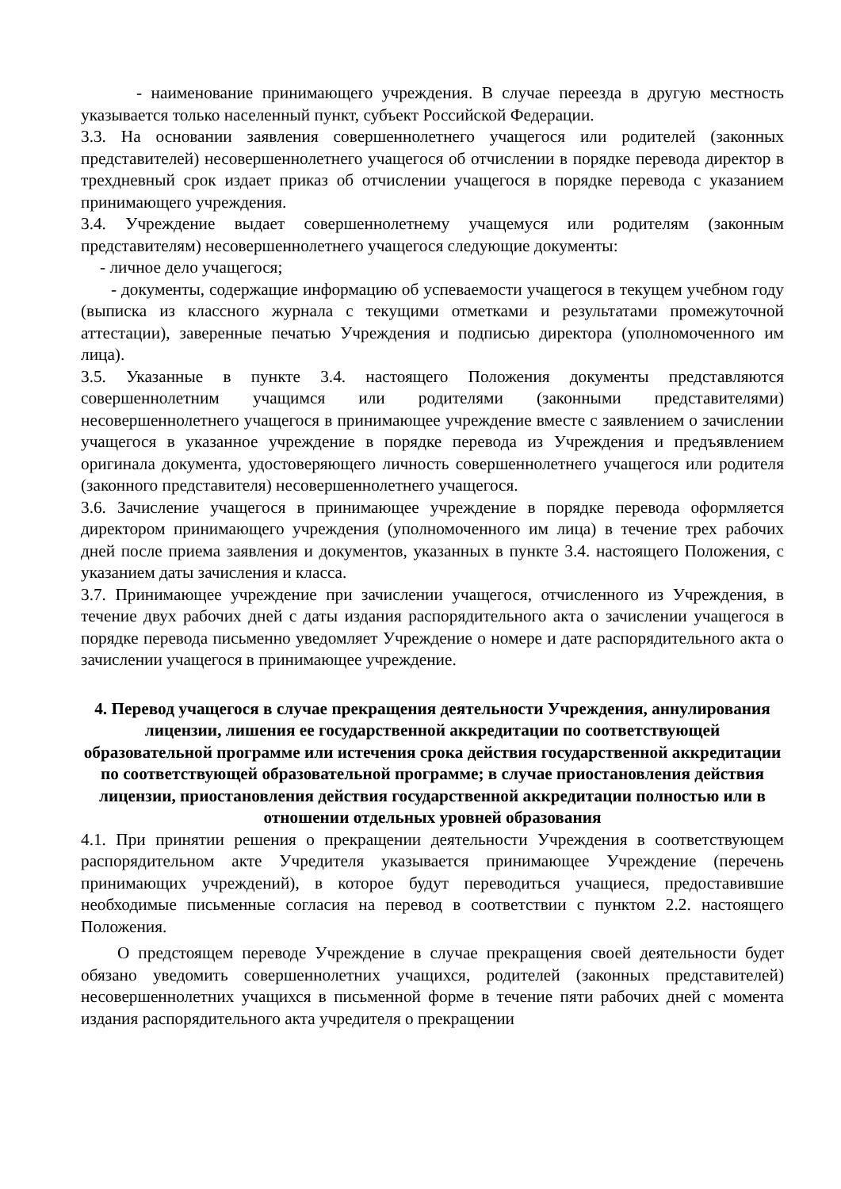- наименование принимающего учреждения. В случае переезда в другую местность указывается только населенный пункт, субъект Российской Федерации.
3.3. На основании заявления совершеннолетнего учащегося или родителей (законных представителей) несовершеннолетнего учащегося об отчислении в порядке перевода директор в трехдневный срок издает приказ об отчислении учащегося в порядке перевода с указанием принимающего учреждения.
3.4. Учреждение выдает совершеннолетнему учащемуся или родителям (законным представителям) несовершеннолетнего учащегося следующие документы:
- личное дело учащегося;
- документы, содержащие информацию об успеваемости учащегося в текущем учебном году (выписка из классного журнала с текущими отметками и результатами промежуточной аттестации), заверенные печатью Учреждения и подписью директора (уполномоченного им лица).
3.5. Указанные в пункте 3.4. настоящего Положения документы представляются совершеннолетним учащимся или родителями (законными представителями) несовершеннолетнего учащегося в принимающее учреждение вместе с заявлением о зачислении учащегося в указанное учреждение в порядке перевода из Учреждения и предъявлением оригинала документа, удостоверяющего личность совершеннолетнего учащегося или родителя (законного представителя) несовершеннолетнего учащегося.
3.6. Зачисление учащегося в принимающее учреждение в порядке перевода оформляется директором принимающего учреждения (уполномоченного им лица) в течение трех рабочих дней после приема заявления и документов, указанных в пункте 3.4. настоящего Положения, с указанием даты зачисления и класса.
3.7. Принимающее учреждение при зачислении учащегося, отчисленного из Учреждения, в течение двух рабочих дней с даты издания распорядительного акта о зачислении учащегося в порядке перевода письменно уведомляет Учреждение о номере и дате распорядительного акта о зачислении учащегося в принимающее учреждение.
4. Перевод учащегося в случае прекращения деятельности Учреждения, аннулирования лицензии, лишения ее государственной аккредитации по соответствующей образовательной программе или истечения срока действия государственной аккредитации по соответствующей образовательной программе; в случае приостановления действия лицензии, приостановления действия государственной аккредитации полностью или в отношении отдельных уровней образования
4.1. При принятии решения о прекращении деятельности Учреждения в соответствующем распорядительном акте Учредителя указывается принимающее Учреждение (перечень принимающих учреждений), в которое будут переводиться учащиеся, предоставившие необходимые письменные согласия на перевод в соответствии с пунктом 2.2. настоящего Положения.
О предстоящем переводе Учреждение в случае прекращения своей деятельности будет обязано уведомить совершеннолетних учащихся, родителей (законных представителей) несовершеннолетних учащихся в письменной форме в течение пяти рабочих дней с момента издания распорядительного акта учредителя о прекращении